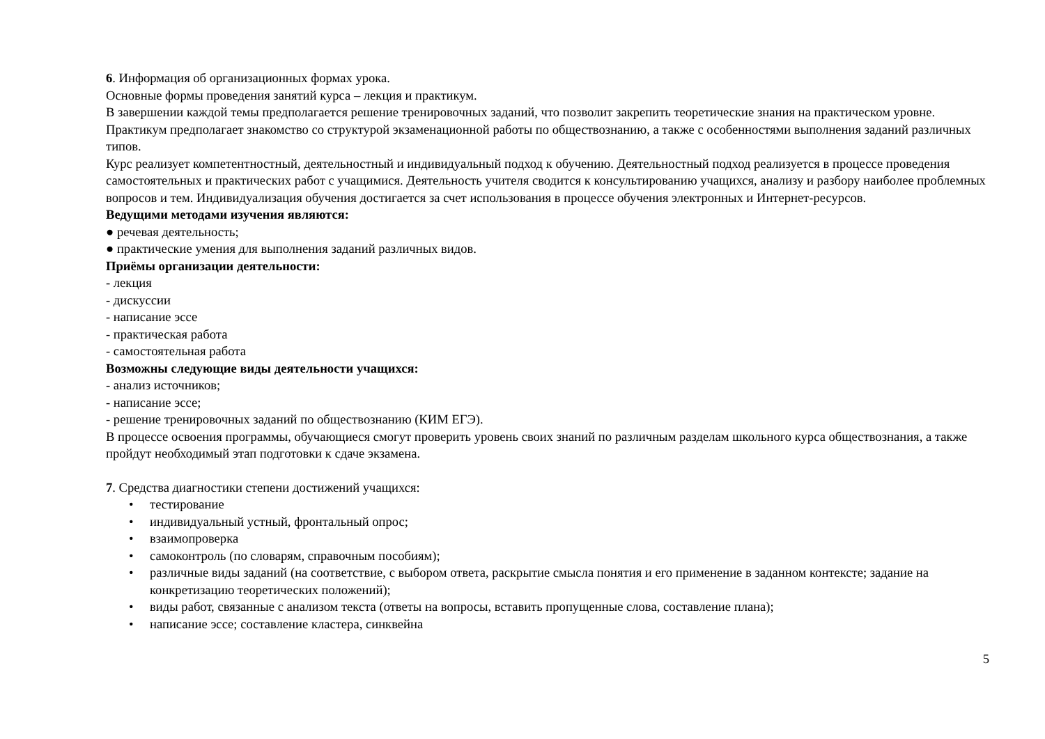6. Информация об организационных формах урока.
Основные формы проведения занятий курса – лекция и практикум.
В завершении каждой темы предполагается решение тренировочных заданий, что позволит закрепить теоретические знания на практическом уровне. Практикум предполагает знакомство со структурой экзаменационной работы по обществознанию, а также с особенностями выполнения заданий различных типов.
Курс реализует компетентностный, деятельностный и индивидуальный подход к обучению. Деятельностный подход реализуется в процессе проведения самостоятельных и практических работ с учащимися. Деятельность учителя сводится к консультированию учащихся, анализу и разбору наиболее проблемных вопросов и тем. Индивидуализация обучения достигается за счет использования в процессе обучения электронных и Интернет-ресурсов.
Ведущими методами изучения являются:
● речевая деятельность;
● практические умения для выполнения заданий различных видов.
Приёмы организации деятельности:
- лекция
- дискуссии
- написание эссе
- практическая работа
- самостоятельная работа
Возможны следующие виды деятельности учащихся:
- анализ источников;
- написание эссе;
- решение тренировочных заданий по обществознанию (КИМ ЕГЭ).
В процессе освоения программы, обучающиеся смогут проверить уровень своих знаний по различным разделам школьного курса обществознания, а также пройдут необходимый этап подготовки к сдаче экзамена.
7. Средства диагностики степени достижений учащихся:
• тестирование
• индивидуальный устный, фронтальный опрос;
• взаимопроверка
• самоконтроль (по словарям, справочным пособиям);
• различные виды заданий (на соответствие, с выбором ответа, раскрытие смысла понятия и его применение в заданном контексте; задание на конкретизацию теоретических положений);
• виды работ, связанные с анализом текста (ответы на вопросы, вставить пропущенные слова, составление плана);
• написание эссе; составление кластера, синквейна
5